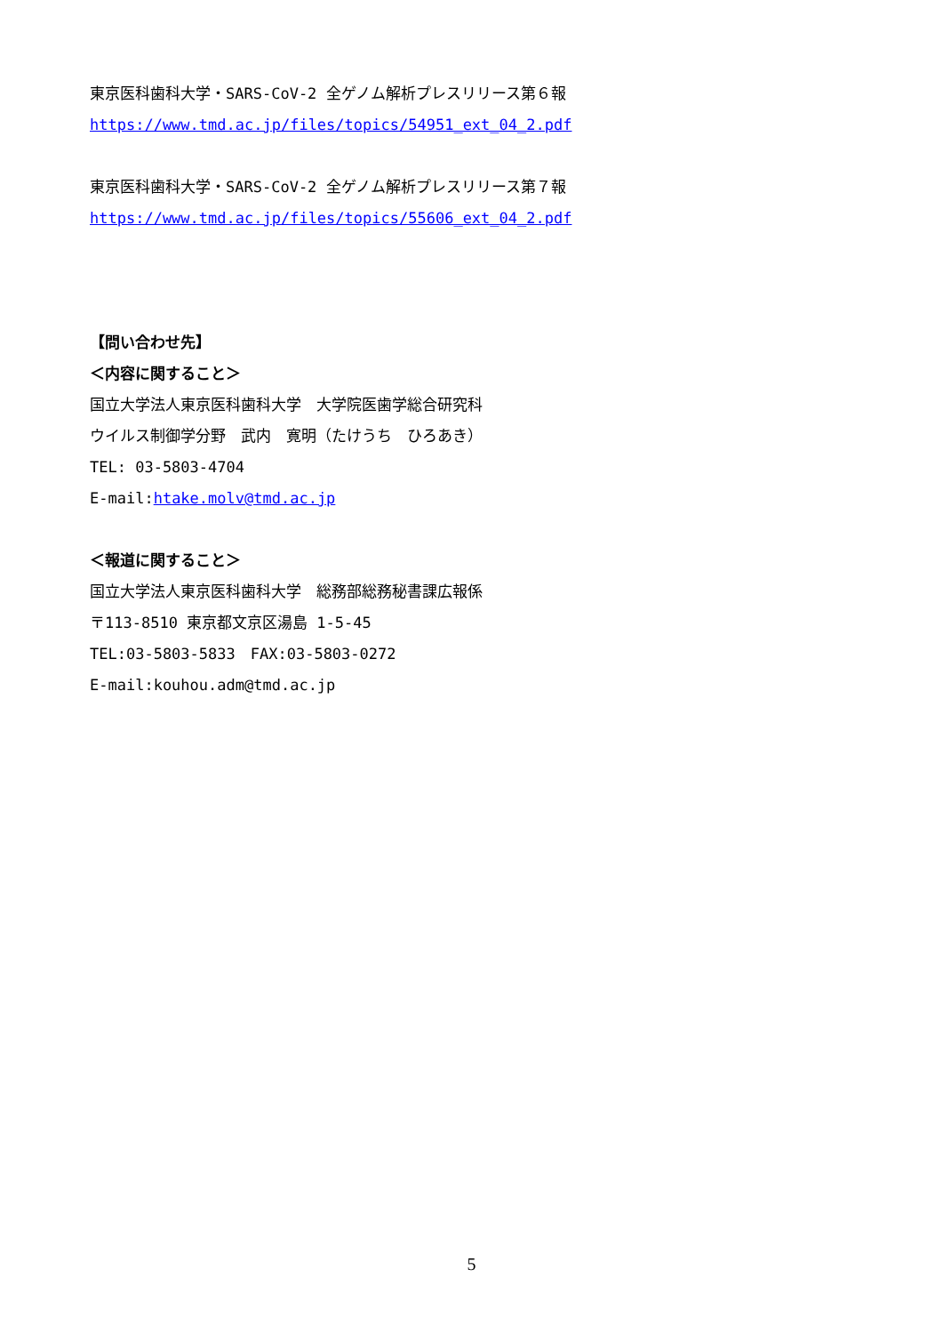東京医科歯科大学・SARS-CoV-2 全ゲノム解析プレスリリース第６報
https://www.tmd.ac.jp/files/topics/54951_ext_04_2.pdf
東京医科歯科大学・SARS-CoV-2 全ゲノム解析プレスリリース第７報
https://www.tmd.ac.jp/files/topics/55606_ext_04_2.pdf
【問い合わせ先】
＜内容に関すること＞
国立大学法人東京医科歯科大学　大学院医歯学総合研究科
ウイルス制御学分野　武内　寛明（たけうち　ひろあき）
TEL: 03-5803-4704
E-mail:htake.molv@tmd.ac.jp
＜報道に関すること＞
国立大学法人東京医科歯科大学　総務部総務秘書課広報係
〒113-8510 東京都文京区湯島 1-5-45
TEL:03-5803-5833　FAX:03-5803-0272
E-mail:kouhou.adm@tmd.ac.jp
5